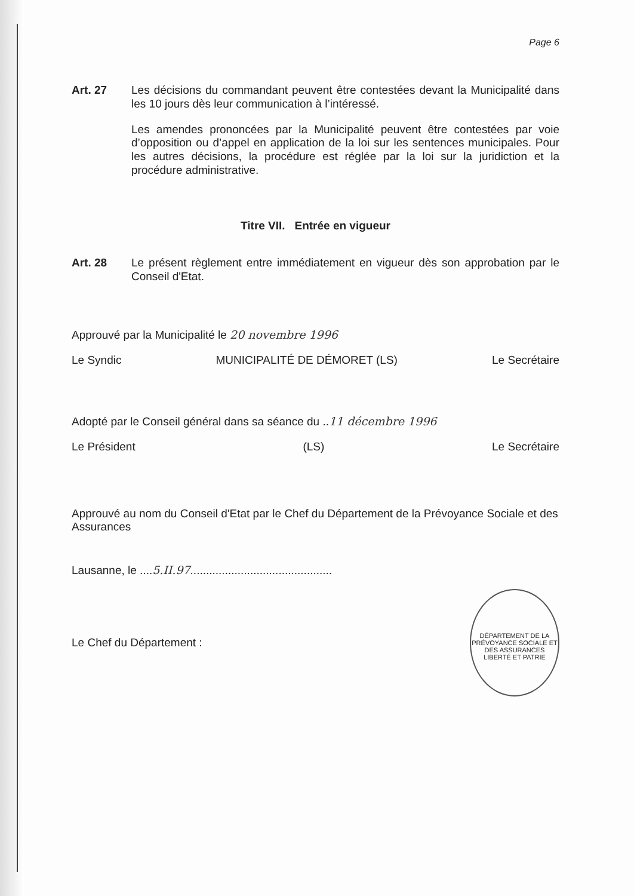Page 6
Art. 27
Les décisions du commandant peuvent être contestées devant la Municipalité dans les 10 jours dès leur communication à l’intéressé.
Les amendes prononcées par la Municipalité peuvent être contestées par voie d’opposition ou d’appel en application de la loi sur les sentences municipales. Pour les autres décisions, la procédure est réglée par la loi sur la juridiction et la procédure administrative.
Titre VII. Entrée en vigueur
Art. 28
Le présent règlement entre immédiatement en vigueur dès son approbation par le Conseil d'Etat.
Approuvé par la Municipalité le 20 novembre 1996
Le Syndic MUNICIPALITÉ DE DÉMORET (LS) Le Secrétaire
Adopté par le Conseil général dans sa séance du ..11 décembre 1996
Le Président (LS) Le Secrétaire
Approuvé au nom du Conseil d'Etat par le Chef du Département de la Prévoyance Sociale et des Assurances
Lausanne, le ....5.II.97.............................................
Le Chef du Département : DÉPARTEMENT DE LA PRÉVOYANCE SOCIALE ET DES ASSURANCES
LIBERTÉ ET PATRIE